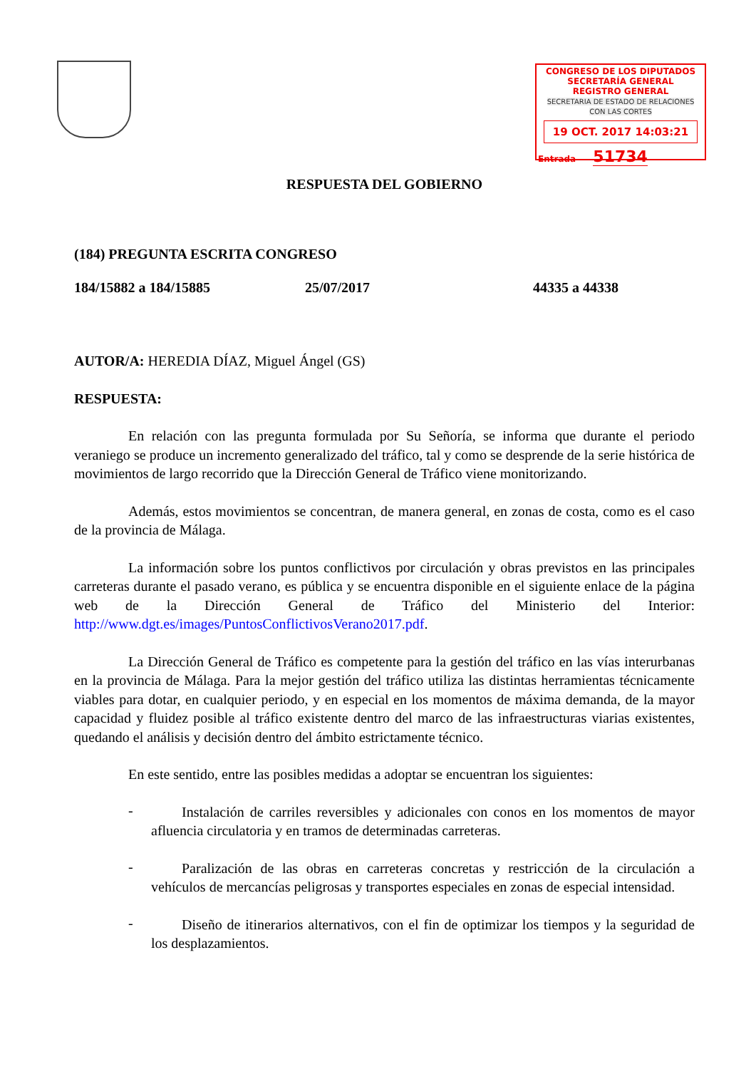CONGRESO DE LOS DIPUTADOS
SECRETARÍA GENERAL
REGISTRO GENERAL
SECRETARIA DE ESTADO DE RELACIONES CON LAS CORTES
19 OCT. 2017 14:03:21
Entrada 51734
RESPUESTA DEL GOBIERNO
(184) PREGUNTA ESCRITA CONGRESO
184/15882 a 184/15885 25/07/2017 44335 a 44338
AUTOR/A: HEREDIA DÍAZ, Miguel Ángel (GS)
RESPUESTA:
En relación con las pregunta formulada por Su Señoría, se informa que durante el periodo veraniego se produce un incremento generalizado del tráfico, tal y como se desprende de la serie histórica de movimientos de largo recorrido que la Dirección General de Tráfico viene monitorizando.
Además, estos movimientos se concentran, de manera general, en zonas de costa, como es el caso de la provincia de Málaga.
La información sobre los puntos conflictivos por circulación y obras previstos en las principales carreteras durante el pasado verano, es pública y se encuentra disponible en el siguiente enlace de la página web de la Dirección General de Tráfico del Ministerio del Interior: http://www.dgt.es/images/PuntosConflictivosVerano2017.pdf.
La Dirección General de Tráfico es competente para la gestión del tráfico en las vías interurbanas en la provincia de Málaga. Para la mejor gestión del tráfico utiliza las distintas herramientas técnicamente viables para dotar, en cualquier periodo, y en especial en los momentos de máxima demanda, de la mayor capacidad y fluidez posible al tráfico existente dentro del marco de las infraestructuras viarias existentes, quedando el análisis y decisión dentro del ámbito estrictamente técnico.
En este sentido, entre las posibles medidas a adoptar se encuentran los siguientes:
-
Instalación de carriles reversibles y adicionales con conos en los momentos de mayor afluencia circulatoria y en tramos de determinadas carreteras.
-
Paralización de las obras en carreteras concretas y restricción de la circulación a vehículos de mercancías peligrosas y transportes especiales en zonas de especial intensidad.
-
Diseño de itinerarios alternativos, con el fin de optimizar los tiempos y la seguridad de los desplazamientos.